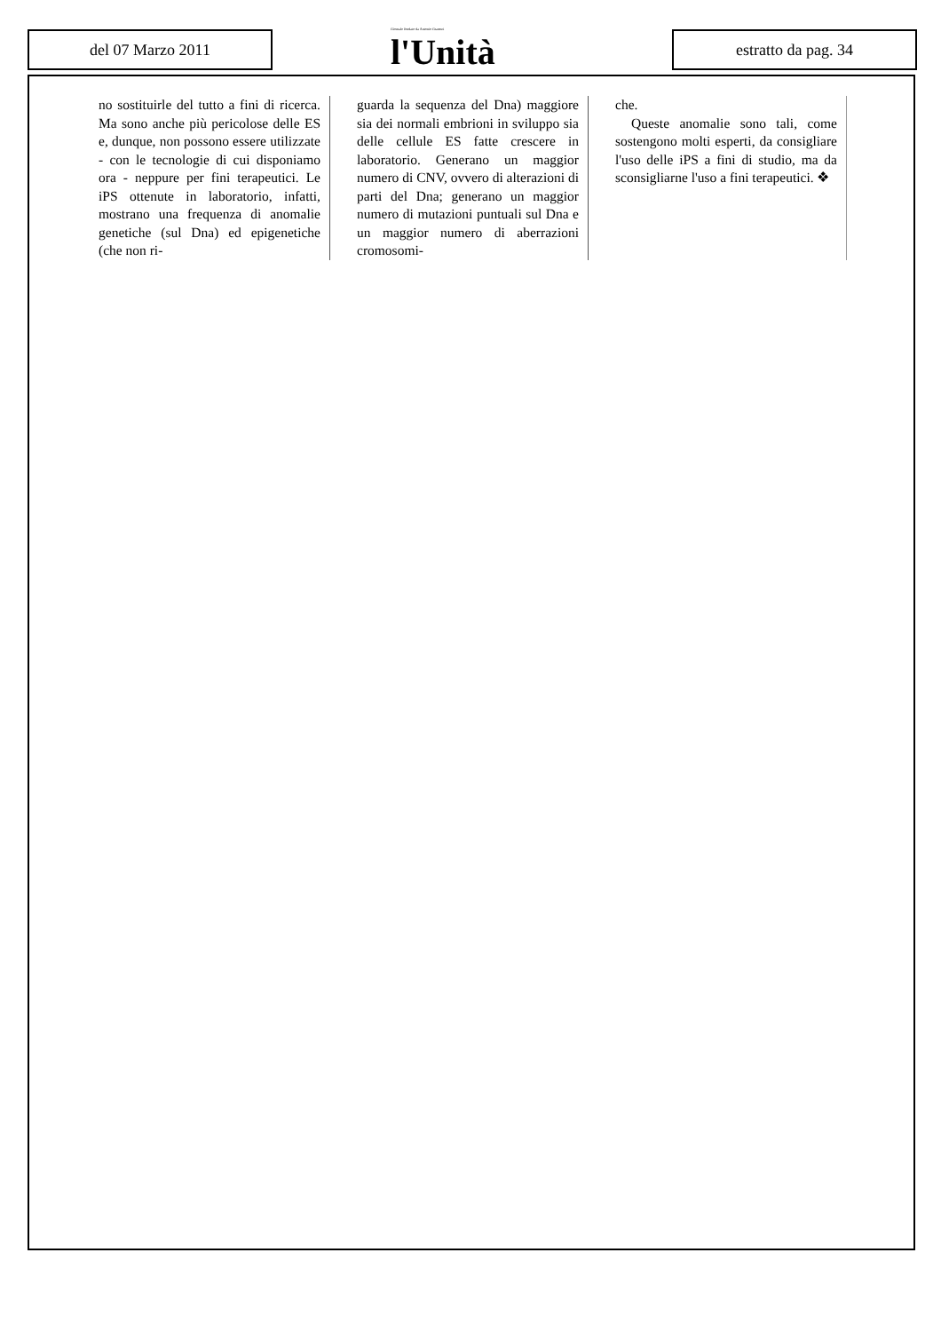del 07 Marzo 2011
Giornale fondato da Antonio Gramsci
l'Unità
estratto da pag. 34
no sostituirle del tutto a fini di ricerca. Ma sono anche più pericolose delle ES e, dunque, non possono essere utilizzate - con le tecnologie di cui disponiamo ora - neppure per fini terapeutici. Le iPS ottenute in laboratorio, infatti, mostrano una frequenza di anomalie genetiche (sul Dna) ed epigenetiche (che non ri-
guarda la sequenza del Dna) maggiore sia dei normali embrioni in sviluppo sia delle cellule ES fatte crescere in laboratorio. Generano un maggior numero di CNV, ovvero di alterazioni di parti del Dna; generano un maggior numero di mutazioni puntuali sul Dna e un maggior numero di aberrazioni cromosomi-
che.
Queste anomalie sono tali, come sostengono molti esperti, da consigliare l'uso delle iPS a fini di studio, ma da sconsigliarne l'uso a fini terapeutici. ❖